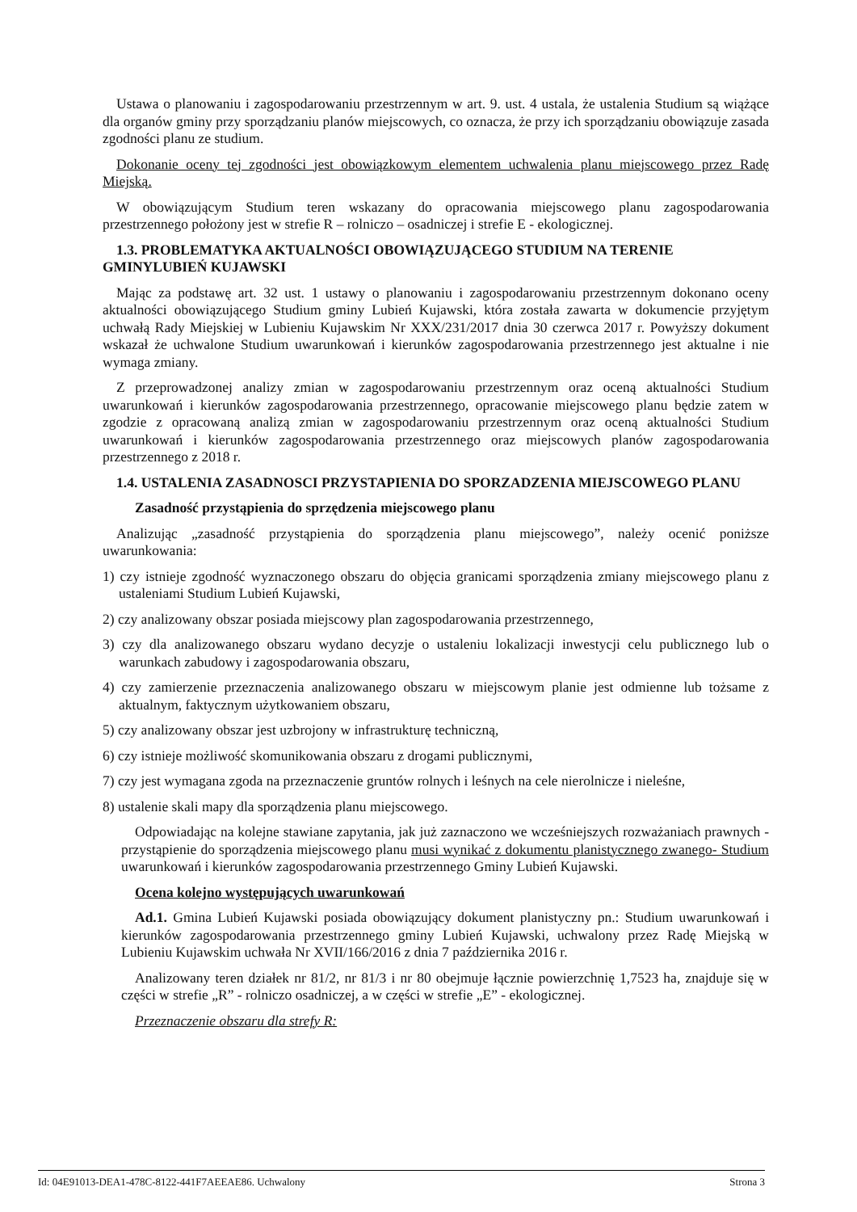Ustawa o planowaniu i zagospodarowaniu przestrzennym w art. 9. ust. 4 ustala, że ustalenia Studium są wiążące dla organów gminy przy sporządzaniu planów miejscowych, co oznacza, że przy ich sporządzaniu obowiązuje zasada zgodności planu ze studium.
Dokonanie oceny tej zgodności jest obowiązkowym elementem uchwalenia planu miejscowego przez Radę Miejską.
W obowiązującym Studium teren wskazany do opracowania miejscowego planu zagospodarowania przestrzennego położony jest w strefie R – rolniczo – osadniczej i strefie E - ekologicznej.
1.3. PROBLEMATYKA AKTUALNOŚCI OBOWIĄZUJĄCEGO STUDIUM NA TERENIE GMINYLUBIEŃ KUJAWSKI
Mając za podstawę art. 32 ust. 1 ustawy o planowaniu i zagospodarowaniu przestrzennym dokonano oceny aktualności obowiązującego Studium gminy Lubień Kujawski, która została zawarta w dokumencie przyjętym uchwałą Rady Miejskiej w Lubieniu Kujawskim Nr XXX/231/2017 dnia 30 czerwca 2017 r. Powyższy dokument wskazał że uchwalone Studium uwarunkowań i kierunków zagospodarowania przestrzennego jest aktualne i nie wymaga zmiany.
Z przeprowadzonej analizy zmian w zagospodarowaniu przestrzennym oraz oceną aktualności Studium uwarunkowań i kierunków zagospodarowania przestrzennego, opracowanie miejscowego planu będzie zatem w zgodzie z opracowaną analizą zmian w zagospodarowaniu przestrzennym oraz oceną aktualności Studium uwarunkowań i kierunków zagospodarowania przestrzennego oraz miejscowych planów zagospodarowania przestrzennego z 2018 r.
1.4. USTALENIA ZASADNOSCI PRZYSTAPIENIA DO SPORZADZENIA MIEJSCOWEGO PLANU
Zasadność przystąpienia do sprzędzenia miejscowego planu
Analizując „zasadność przystąpienia do sporządzenia planu miejscowego”, należy ocenić poniższe uwarunkowania:
1) czy istnieje zgodność wyznaczonego obszaru do objęcia granicami sporządzenia zmiany miejscowego planu z ustaleniami Studium Lubień Kujawski,
2) czy analizowany obszar posiada miejscowy plan zagospodarowania przestrzennego,
3) czy dla analizowanego obszaru wydano decyzje o ustaleniu lokalizacji inwestycji celu publicznego lub o warunkach zabudowy i zagospodarowania obszaru,
4) czy zamierzenie przeznaczenia analizowanego obszaru w miejscowym planie jest odmienne lub tożsame z aktualnym, faktycznym użytkowaniem obszaru,
5) czy analizowany obszar jest uzbrojony w infrastrukturę techniczną,
6) czy istnieje możliwość skomunikowania obszaru z drogami publicznymi,
7) czy jest wymagana zgoda na przeznaczenie gruntów rolnych i leśnych na cele nierolnicze i nieleśne,
8) ustalenie skali mapy dla sporządzenia planu miejscowego.
Odpowiadając na kolejne stawiane zapytania, jak już zaznaczono we wcześniejszych rozważaniach prawnych - przystąpienie do sporządzenia miejscowego planu musi wynikać z dokumentu planistycznego zwanego- Studium uwarunkowań i kierunków zagospodarowania przestrzennego Gminy Lubień Kujawski.
Ocena kolejno występujących uwarunkowań
Ad.1. Gmina Lubień Kujawski posiada obowiązujący dokument planistyczny pn.: Studium uwarunkowań i kierunków zagospodarowania przestrzennego gminy Lubień Kujawski, uchwalony przez Radę Miejską w Lubieniu Kujawskim uchwała Nr XVII/166/2016 z dnia 7 października 2016 r.
Analizowany teren działek nr 81/2, nr 81/3 i nr 80 obejmuje łącznie powierzchnię 1,7523 ha, znajduje się w części w strefie „R” - rolniczo osadniczej, a w części w strefie „E” - ekologicznej.
Przeznaczenie obszaru dla strefy R:
Id: 04E91013-DEA1-478C-8122-441F7AEEAE86. Uchwalony Strona 3